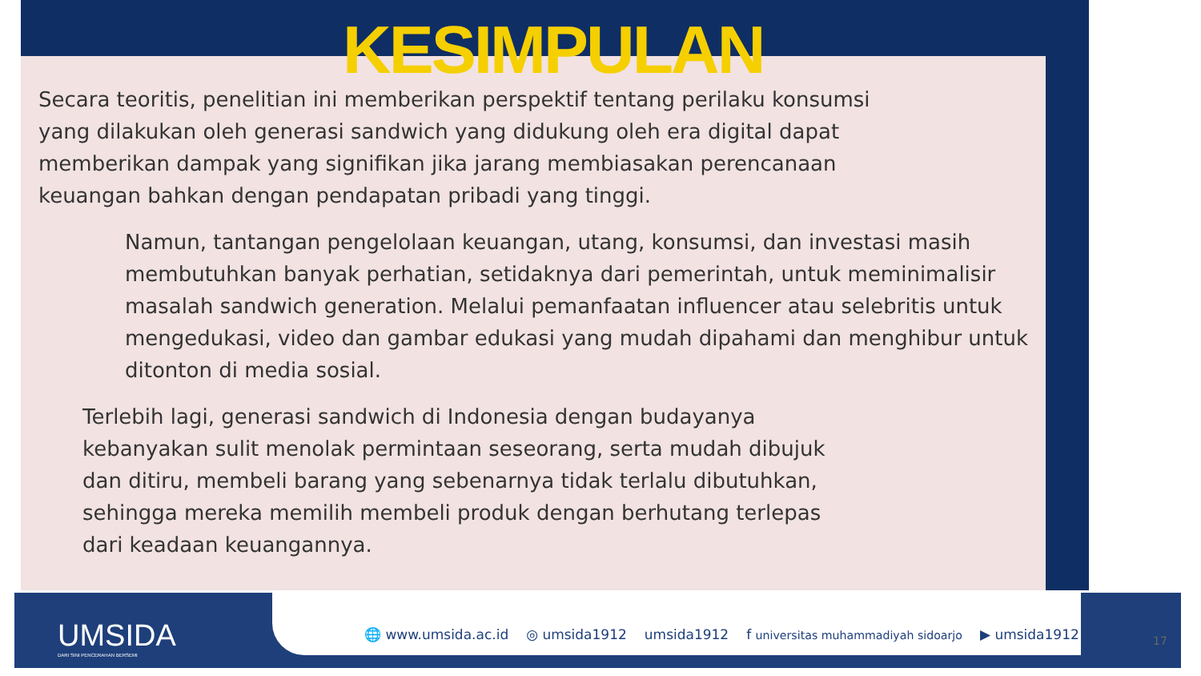KESIMPULAN
Secara teoritis, penelitian ini memberikan perspektif tentang perilaku konsumsi yang dilakukan oleh generasi sandwich yang didukung oleh era digital dapat memberikan dampak yang signifikan jika jarang membiasakan perencanaan keuangan bahkan dengan pendapatan pribadi yang tinggi.
Namun, tantangan pengelolaan keuangan, utang, konsumsi, dan investasi masih membutuhkan banyak perhatian, setidaknya dari pemerintah, untuk meminimalisir masalah sandwich generation. Melalui pemanfaatan influencer atau selebritis untuk mengedukasi, video dan gambar edukasi yang mudah dipahami dan menghibur untuk ditonton di media sosial.
Terlebih lagi, generasi sandwich di Indonesia dengan budayanya kebanyakan sulit menolak permintaan seseorang, serta mudah dibujuk dan ditiru, membeli barang yang sebenarnya tidak terlalu dibutuhkan, sehingga mereka memilih membeli produk dengan berhutang terlepas dari keadaan keuangannya.
UMSIDA
DARI SINI PENCERAHAN BERSEMI
🌐 www.umsida.ac.id ◎ umsida1912 umsida1912 f universitas muhammadiyah sidoarjo ▶ umsida1912
17